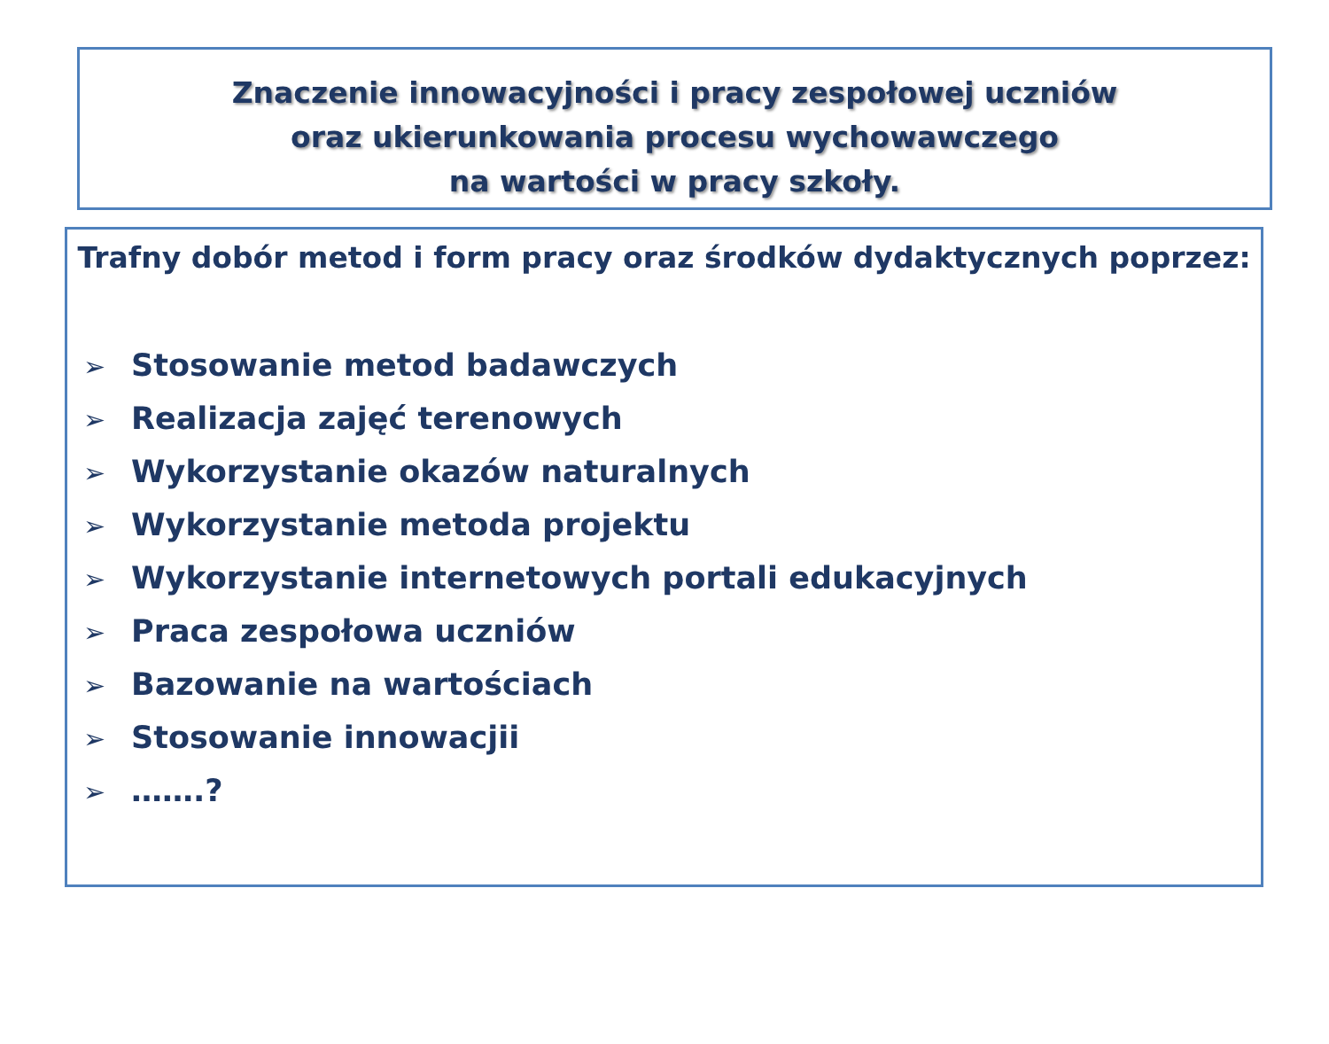Znaczenie innowacyjności i pracy zespołowej uczniów
oraz ukierunkowania procesu wychowawczego
na wartości w pracy szkoły.
Trafny dobór metod i form pracy oraz środków dydaktycznych poprzez:
➢ Stosowanie metod badawczych
➢ Realizacja zajęć terenowych
➢ Wykorzystanie okazów naturalnych
➢ Wykorzystanie metoda projektu
➢ Wykorzystanie internetowych portali edukacyjnych
➢ Praca zespołowa uczniów
➢ Bazowanie na wartościach
➢ Stosowanie innowacjii
➢ …….?